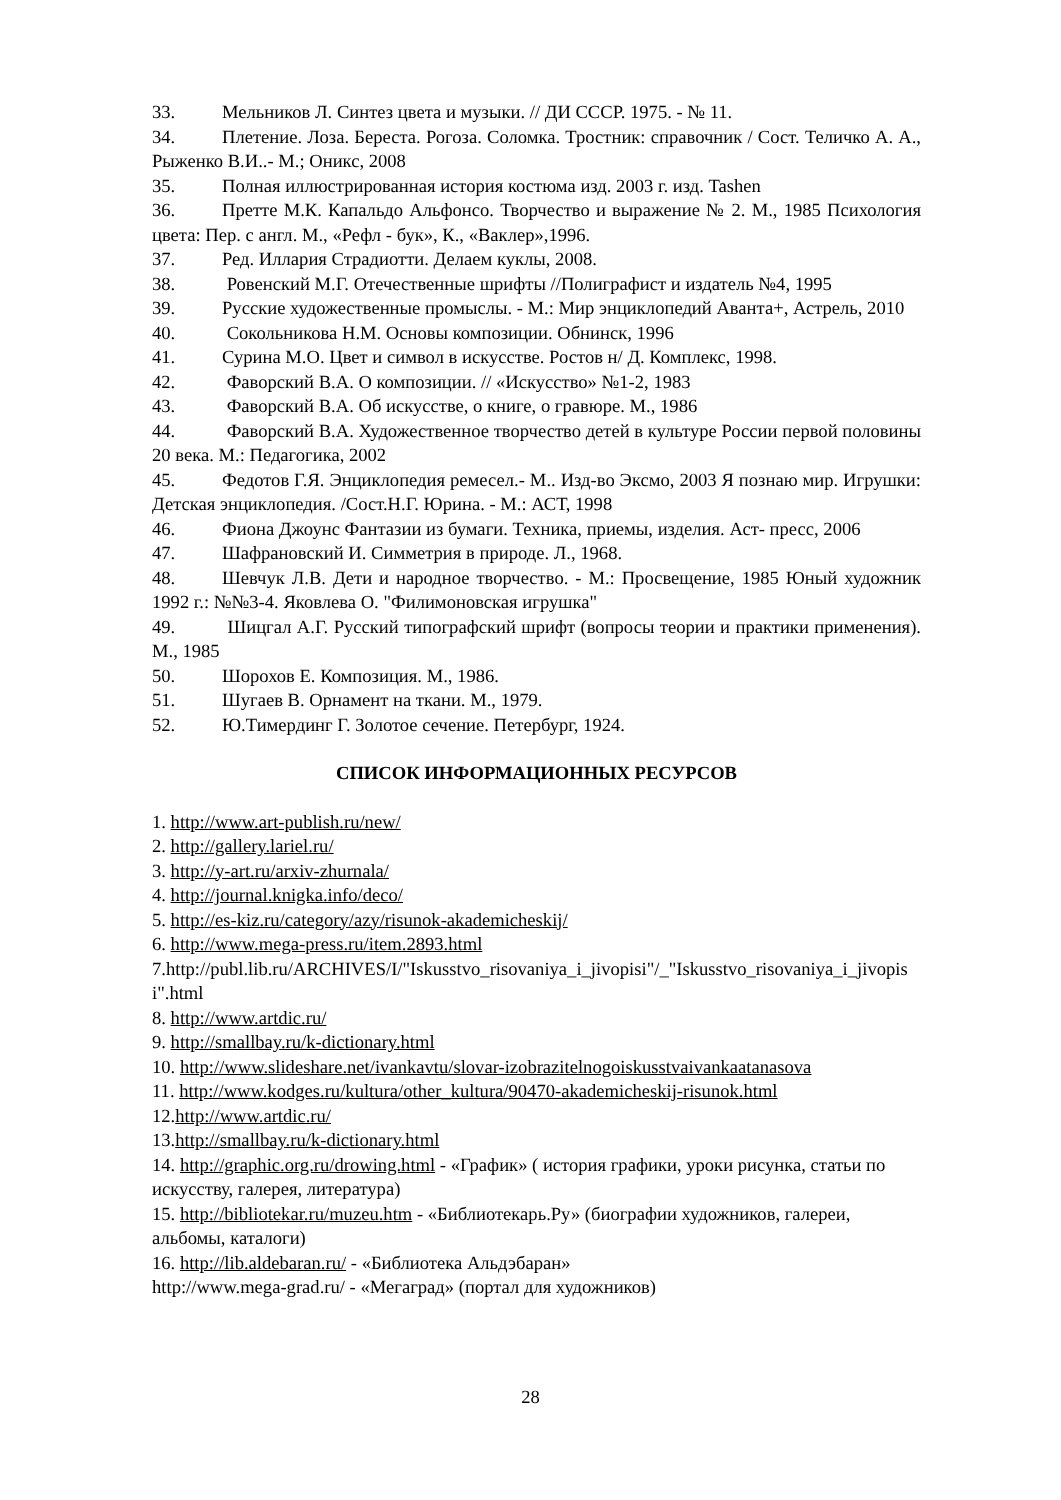33. Мельников Л. Синтез цвета и музыки. // ДИ СССР. 1975. - № 11.
34. Плетение. Лоза. Береста. Рогоза. Соломка. Тростник: справочник / Сост. Теличко А. А., Рыженко В.И..- М.; Оникс, 2008
35. Полная иллюстрированная история костюма изд. 2003 г. изд. Tashen
36. Претте М.К. Капальдо Альфонсо. Творчество и выражение № 2. М., 1985 Психология цвета: Пер. с англ. М., «Рефл - бук», К., «Ваклер»,1996.
37. Ред. Иллария Страдиотти. Делаем куклы, 2008.
38. Ровенский М.Г. Отечественные шрифты //Полиграфист и издатель №4, 1995
39. Русские художественные промыслы. - М.: Мир энциклопедий Аванта+, Астрель, 2010
40. Сокольникова Н.М. Основы композиции. Обнинск, 1996
41. Сурина М.О. Цвет и символ в искусстве. Ростов н/ Д. Комплекс, 1998.
42. Фаворский В.А. О композиции. // «Искусство» №1-2, 1983
43. Фаворский В.А. Об искусстве, о книге, о гравюре. М., 1986
44. Фаворский В.А. Художественное творчество детей в культуре России первой половины 20 века. М.: Педагогика, 2002
45. Федотов Г.Я. Энциклопедия ремесел.- М.. Изд-во Эксмо, 2003 Я познаю мир. Игрушки: Детская энциклопедия. /Сост.Н.Г. Юрина. - М.: АСТ, 1998
46. Фиона Джоунс Фантазии из бумаги. Техника, приемы, изделия. Аст- пресс, 2006
47. Шафрановский И. Симметрия в природе. Л., 1968.
48. Шевчук Л.В. Дети и народное творчество. - М.: Просвещение, 1985 Юный художник 1992 г.: №№3-4. Яковлева О. "Филимоновская игрушка"
49. Шицгал А.Г. Русский типографский шрифт (вопросы теории и практики применения). М., 1985
50. Шорохов Е. Композиция. М., 1986.
51. Шугаев В. Орнамент на ткани. М., 1979.
52. Ю.Тимердинг Г. Золотое сечение. Петербург, 1924.
СПИСОК ИНФОРМАЦИОННЫХ РЕСУРСОВ
1. http://www.art-publish.ru/new/
2. http://gallery.lariel.ru/
3. http://y-art.ru/arxiv-zhurnala/
4. http://journal.knigka.info/deco/
5. http://es-kiz.ru/category/azy/risunok-akademicheskij/
6. http://www.mega-press.ru/item.2893.html
7.http://publ.lib.ru/ARCHIVES/I/"Iskusstvo_risovaniya_i_jivopisi"/_"Iskusstvo_risovaniya_i_jivopisi".html
8. http://www.artdic.ru/
9. http://smallbay.ru/k-dictionary.html
10. http://www.slideshare.net/ivankavtu/slovar-izobrazitelnogoiskusstvaivankaatanasova
11. http://www.kodges.ru/kultura/other_kultura/90470-akademicheskij-risunok.html
12.http://www.artdic.ru/
13.http://smallbay.ru/k-dictionary.html
14. http://graphic.org.ru/drowing.html - «График» ( история графики, уроки рисунка, статьи по искусству, галерея, литература)
15. http://bibliotekar.ru/muzeu.htm - «Библиотекарь.Ру» (биографии художников, галереи, альбомы, каталоги)
16. http://lib.aldebaran.ru/ - «Библиотека Альдэбаран»
http://www.mega-grad.ru/ - «Мегаград» (портал для художников)
28